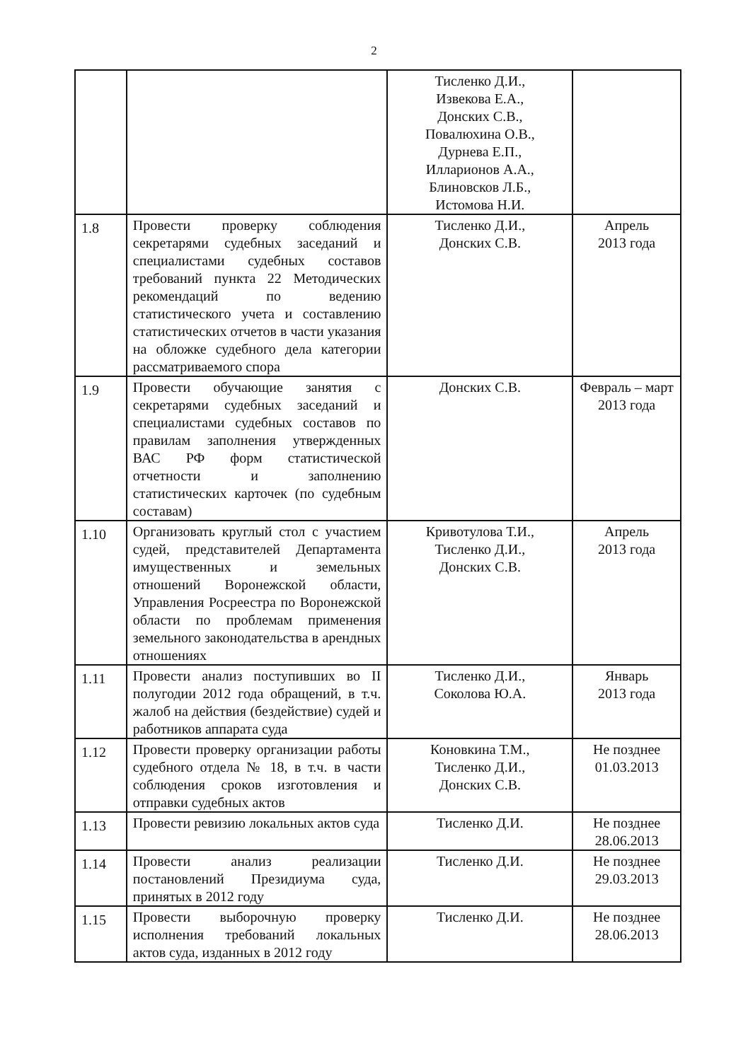2
| | | Тисленко Д.И., Извекова Е.А., Донских С.В., Повалюхина О.В., Дурнева Е.П., Илларионов А.А., Блиновсков Л.Б., Истомова Н.И. | |
| 1.8 | Провести проверку соблюдения секретарями судебных заседаний и специалистами судебных составов требований пункта 22 Методических рекомендаций по ведению статистического учета и составлению статистических отчетов в части указания на обложке судебного дела категории рассматриваемого спора | Тисленко Д.И., Донских С.В. | Апрель 2013 года |
| 1.9 | Провести обучающие занятия с секретарями судебных заседаний и специалистами судебных составов по правилам заполнения утвержденных ВАС РФ форм статистической отчетности и заполнению статистических карточек (по судебным составам) | Донских С.В. | Февраль – март 2013 года |
| 1.10 | Организовать круглый стол с участием судей, представителей Департамента имущественных и земельных отношений Воронежской области, Управления Росреестра по Воронежской области по проблемам применения земельного законодательства в арендных отношениях | Кривотулова Т.И., Тисленко Д.И., Донских С.В. | Апрель 2013 года |
| 1.11 | Провести анализ поступивших во II полугодии 2012 года обращений, в т.ч. жалоб на действия (бездействие) судей и работников аппарата суда | Тисленко Д.И., Соколова Ю.А. | Январь 2013 года |
| 1.12 | Провести проверку организации работы судебного отдела № 18, в т.ч. в части соблюдения сроков изготовления и отправки судебных актов | Коновкина Т.М., Тисленко Д.И., Донских С.В. | Не позднее 01.03.2013 |
| 1.13 | Провести ревизию локальных актов суда | Тисленко Д.И. | Не позднее 28.06.2013 |
| 1.14 | Провести анализ реализации постановлений Президиума суда, принятых в 2012 году | Тисленко Д.И. | Не позднее 29.03.2013 |
| 1.15 | Провести выборочную проверку исполнения требований локальных актов суда, изданных в 2012 году | Тисленко Д.И. | Не позднее 28.06.2013 |